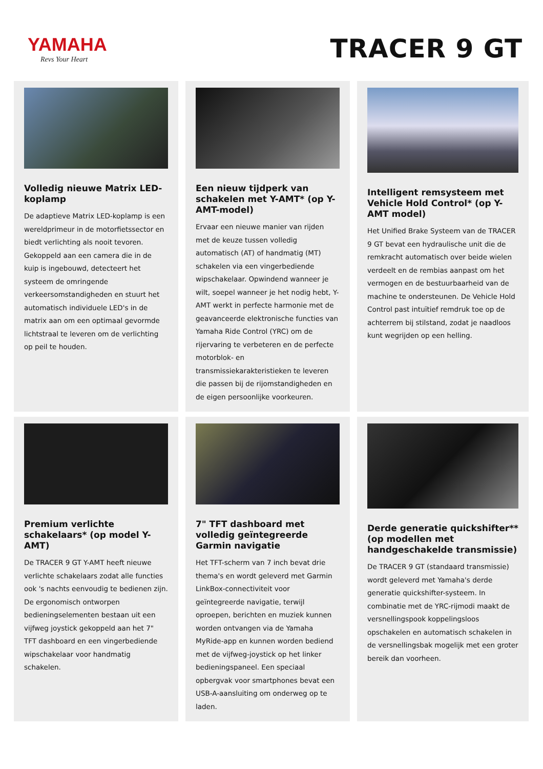YAMAHA
Revs Your Heart
TRACER 9 GT
Volledig nieuwe Matrix LED-koplamp
De adaptieve Matrix LED-koplamp is een wereldprimeur in de motorfietssector en biedt verlichting als nooit tevoren. Gekoppeld aan een camera die in de kuip is ingebouwd, detecteert het systeem de omringende verkeersomstandigheden en stuurt het automatisch individuele LED's in de matrix aan om een optimaal gevormde lichtstraal te leveren om de verlichting op peil te houden.
Een nieuw tijdperk van schakelen met Y-AMT* (op Y-AMT-model)
Ervaar een nieuwe manier van rijden met de keuze tussen volledig automatisch (AT) of handmatig (MT) schakelen via een vingerbediende wipschakelaar. Opwindend wanneer je wilt, soepel wanneer je het nodig hebt, Y-AMT werkt in perfecte harmonie met de geavanceerde elektronische functies van Yamaha Ride Control (YRC) om de rijervaring te verbeteren en de perfecte motorblok- en transmissiekarakteristieken te leveren die passen bij de rijomstandigheden en de eigen persoonlijke voorkeuren.
Intelligent remsysteem met Vehicle Hold Control* (op Y-AMT model)
Het Unified Brake Systeem van de TRACER 9 GT bevat een hydraulische unit die de remkracht automatisch over beide wielen verdeelt en de rembias aanpast om het vermogen en de bestuurbaarheid van de machine te ondersteunen. De Vehicle Hold Control past intuïtief remdruk toe op de achterrem bij stilstand, zodat je naadloos kunt wegrijden op een helling.
Premium verlichte schakelaars* (op model Y-AMT)
De TRACER 9 GT Y-AMT heeft nieuwe verlichte schakelaars zodat alle functies ook 's nachts eenvoudig te bedienen zijn. De ergonomisch ontworpen bedieningselementen bestaan uit een vijfweg joystick gekoppeld aan het 7" TFT dashboard en een vingerbediende wipschakelaar voor handmatig schakelen.
7" TFT dashboard met volledig geïntegreerde Garmin navigatie
Het TFT-scherm van 7 inch bevat drie thema's en wordt geleverd met Garmin LinkBox-connectiviteit voor geïntegreerde navigatie, terwijl oproepen, berichten en muziek kunnen worden ontvangen via de Yamaha MyRide-app en kunnen worden bediend met de vijfweg-joystick op het linker bedieningspaneel. Een speciaal opbergvak voor smartphones bevat een USB-A-aansluiting om onderweg op te laden.
Derde generatie quickshifter** (op modellen met handgeschakelde transmissie)
De TRACER 9 GT (standaard transmissie) wordt geleverd met Yamaha's derde generatie quickshifter-systeem. In combinatie met de YRC-rijmodi maakt de versnellingspook koppelingsloos opschakelen en automatisch schakelen in de versnellingsbak mogelijk met een groter bereik dan voorheen.